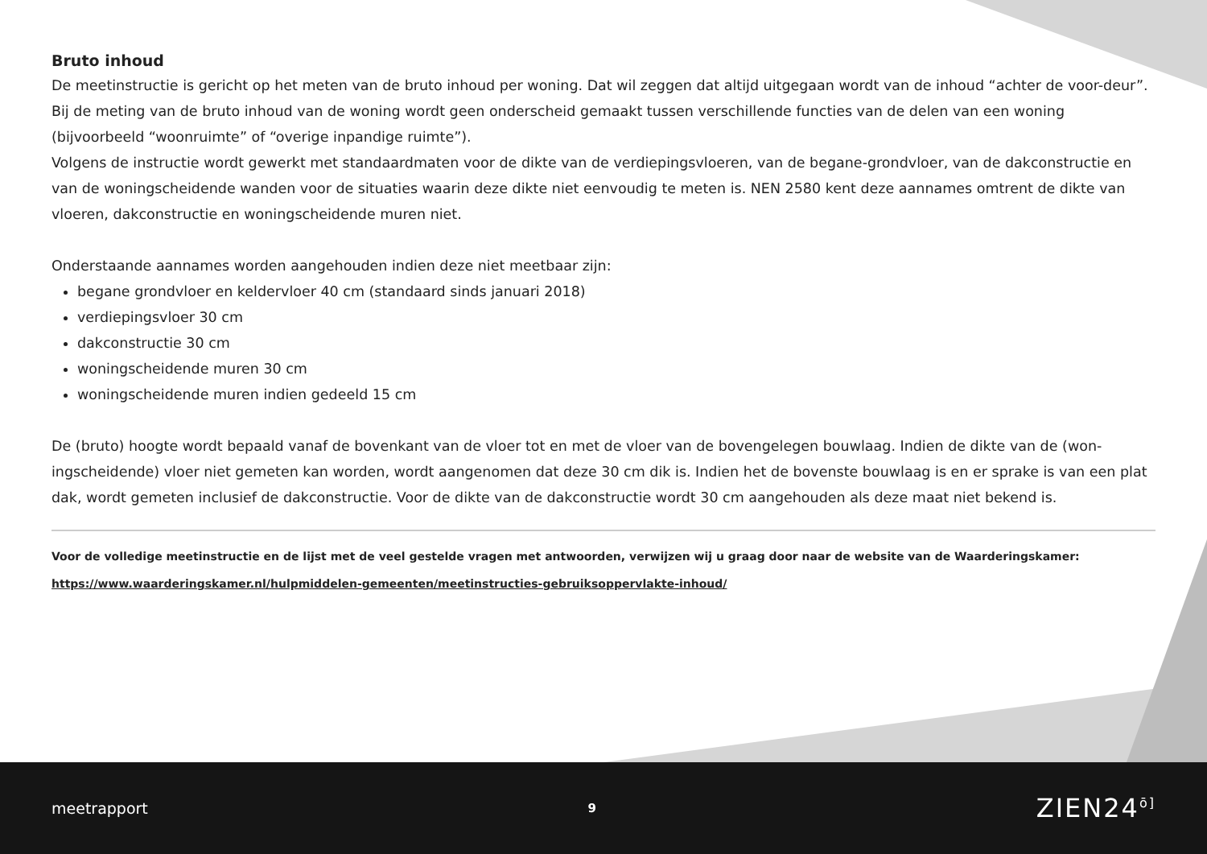Bruto inhoud
De meetinstructie is gericht op het meten van de bruto inhoud per woning. Dat wil zeggen dat altijd uitgegaan wordt van de inhoud “achter de voor-deur”. Bij de meting van de bruto inhoud van de woning wordt geen onderscheid gemaakt tussen verschillende functies van de delen van een woning (bijvoorbeeld “woonruimte” of “overige inpandige ruimte”).
Volgens de instructie wordt gewerkt met standaardmaten voor de dikte van de verdiepingsvloeren, van de begane-grondvloer, van de dakconstructie en van de woningscheidende wanden voor de situaties waarin deze dikte niet eenvoudig te meten is. NEN 2580 kent deze aannames omtrent de dikte van vloeren, dakconstructie en woningscheidende muren niet.
Onderstaande aannames worden aangehouden indien deze niet meetbaar zijn:
begane grondvloer en keldervloer 40 cm (standaard sinds januari 2018)
verdiepingsvloer 30 cm
dakconstructie 30 cm
woningscheidende muren 30 cm
woningscheidende muren indien gedeeld 15 cm
De (bruto) hoogte wordt bepaald vanaf de bovenkant van de vloer tot en met de vloer van de bovengelegen bouwlaag. Indien de dikte van de (won-ingscheidende) vloer niet gemeten kan worden, wordt aangenomen dat deze 30 cm dik is. Indien het de bovenste bouwlaag is en er sprake is van een plat dak, wordt gemeten inclusief de dakconstructie. Voor de dikte van de dakconstructie wordt 30 cm aangehouden als deze maat niet bekend is.
Voor de volledige meetinstructie en de lijst met de veel gestelde vragen met antwoorden, verwijzen wij u graag door naar de website van de Waarderingskamer:
https://www.waarderingskamer.nl/hulpmiddelen-gemeenten/meetinstructies-gebruiksoppervlakte-inhoud/
meetrapport 9 ZIEN24<sup>ō]</sup>